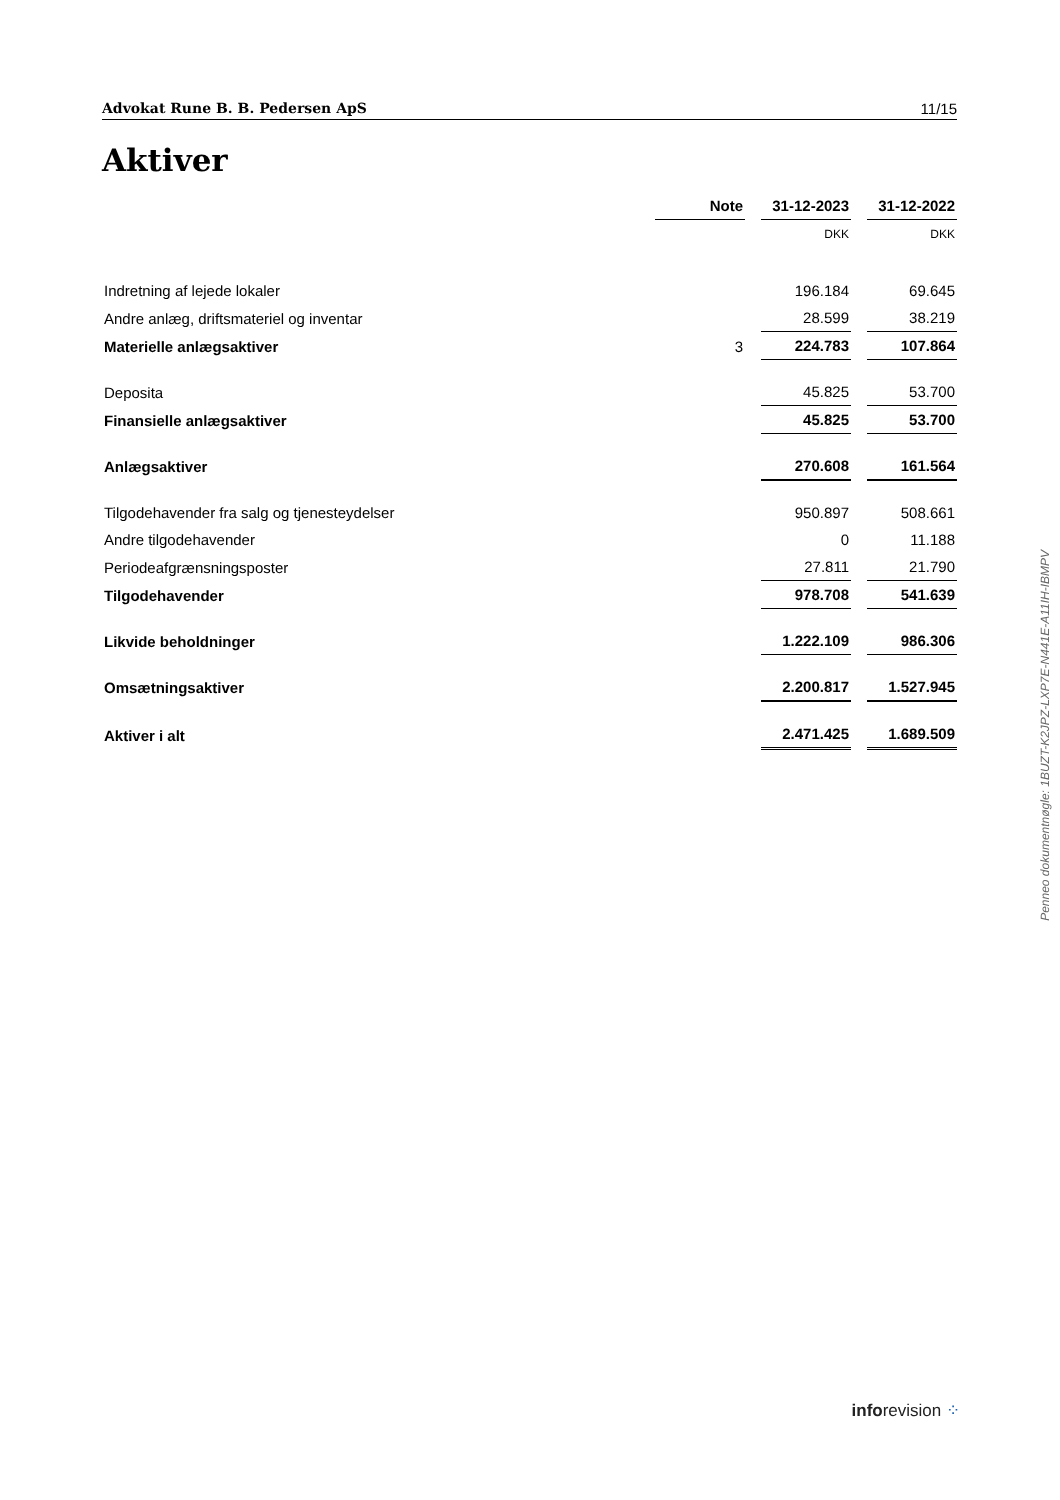Advokat Rune B. B. Pedersen ApS 11/15
Aktiver
| | Note | | 31-12-2023 | | 31-12-2022 |
| | | | DKK | | DKK |
| Indretning af lejede lokaler | | | 196.184 | | 69.645 |
| Andre anlæg, driftsmateriel og inventar | | | 28.599 | | 38.219 |
| Materielle anlægsaktiver | 3 | | 224.783 | | 107.864 |
| Deposita | | | 45.825 | | 53.700 |
| Finansielle anlægsaktiver | | | 45.825 | | 53.700 |
| Anlægsaktiver | | | 270.608 | | 161.564 |
| Tilgodehavender fra salg og tjenesteydelser | | | 950.897 | | 508.661 |
| Andre tilgodehavender | | | 0 | | 11.188 |
| Periodeafgrænsningsposter | | | 27.811 | | 21.790 |
| Tilgodehavender | | | 978.708 | | 541.639 |
| Likvide beholdninger | | | 1.222.109 | | 986.306 |
| Omsætningsaktiver | | | 2.200.817 | | 1.527.945 |
| Aktiver i alt | | | 2.471.425 | | 1.689.509 |
Penneo dokumentnøgle: 1BUZT-K2JPZ-LXP7E-N441E-A11IH-IBMPV
inforevision ⁘